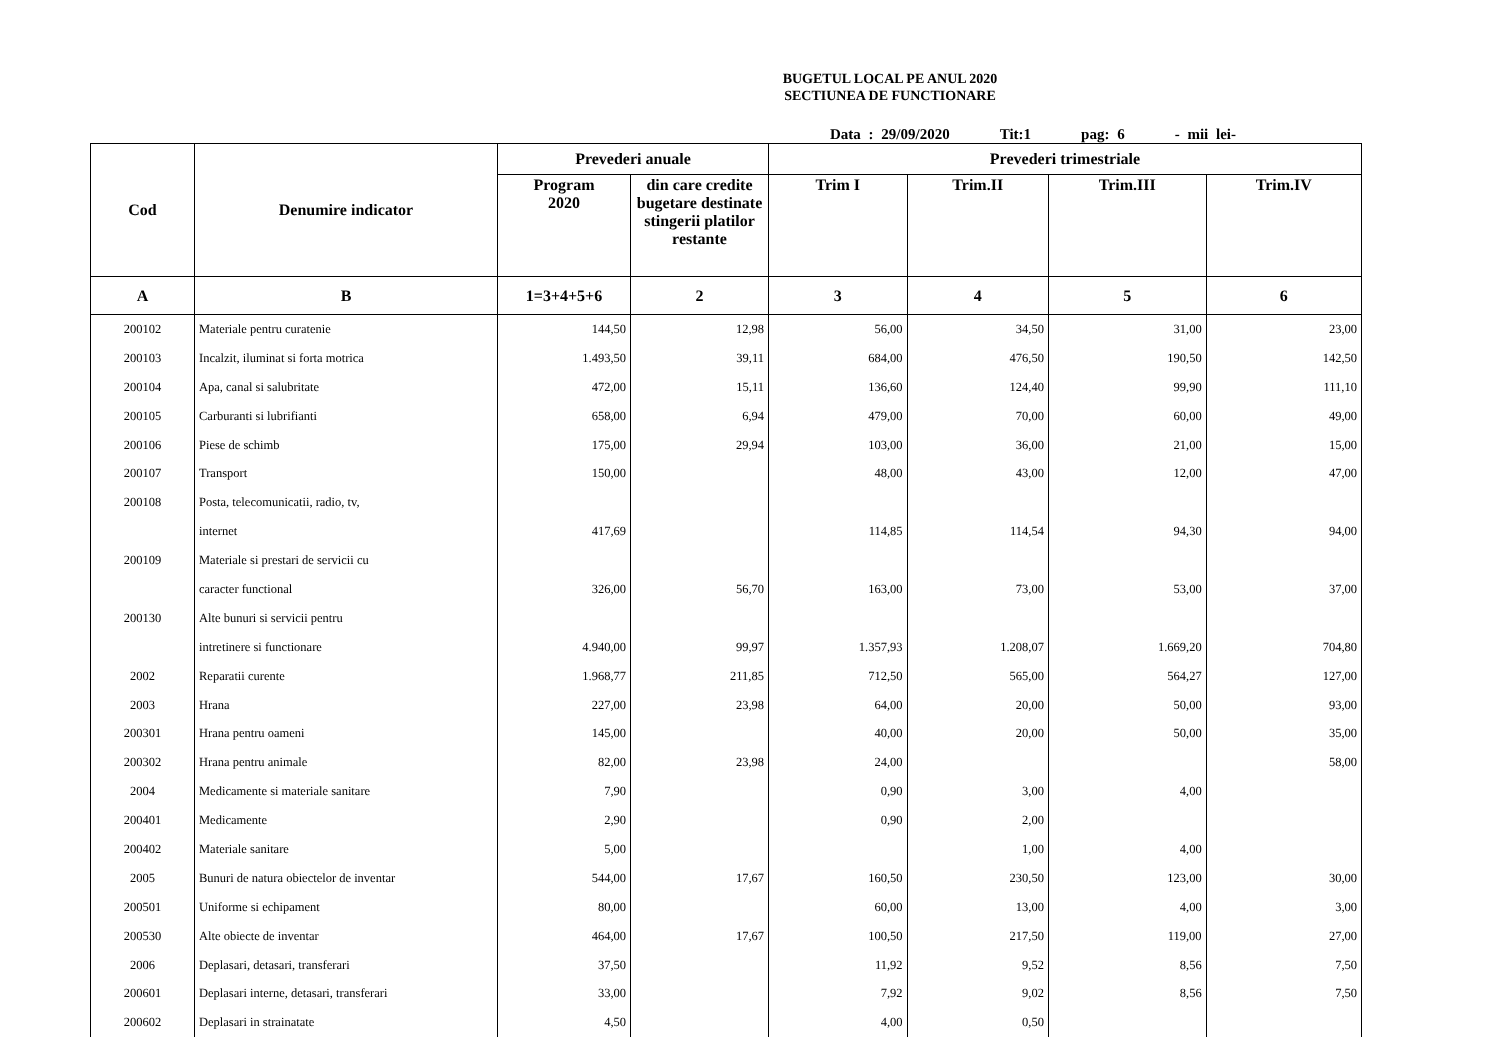BUGETUL LOCAL PE ANUL 2020
SECTIUNEA DE FUNCTIONARE
Data : 29/09/2020 Tit:1 pag: 6 - mii lei-
| Cod | Denumire indicator | Prevederi anuale | | Prevederi trimestriale | | | |
| --- | --- | --- | --- | --- | --- | --- | --- |
| | | Program 2020 | din care credite bugetare destinate stingerii platilor restante | Trim I | Trim.II | Trim.III | Trim.IV |
| A | B | 1=3+4+5+6 | 2 | 3 | 4 | 5 | 6 |
| 200102 | Materiale pentru curatenie | 144,50 | 12,98 | 56,00 | 34,50 | 31,00 | 23,00 |
| 200103 | Incalzit, iluminat si forta motrica | 1.493,50 | 39,11 | 684,00 | 476,50 | 190,50 | 142,50 |
| 200104 | Apa, canal si salubritate | 472,00 | 15,11 | 136,60 | 124,40 | 99,90 | 111,10 |
| 200105 | Carburanti si lubrifianti | 658,00 | 6,94 | 479,00 | 70,00 | 60,00 | 49,00 |
| 200106 | Piese de schimb | 175,00 | 29,94 | 103,00 | 36,00 | 21,00 | 15,00 |
| 200107 | Transport | 150,00 | | 48,00 | 43,00 | 12,00 | 47,00 |
| 200108 | Posta, telecomunicatii, radio, tv, | | | | | | |
| | internet | 417,69 | | 114,85 | 114,54 | 94,30 | 94,00 |
| 200109 | Materiale si prestari de servicii cu | | | | | | |
| | caracter functional | 326,00 | 56,70 | 163,00 | 73,00 | 53,00 | 37,00 |
| 200130 | Alte bunuri si servicii pentru | | | | | | |
| | intretinere si functionare | 4.940,00 | 99,97 | 1.357,93 | 1.208,07 | 1.669,20 | 704,80 |
| 2002 | Reparatii curente | 1.968,77 | 211,85 | 712,50 | 565,00 | 564,27 | 127,00 |
| 2003 | Hrana | 227,00 | 23,98 | 64,00 | 20,00 | 50,00 | 93,00 |
| 200301 | Hrana pentru oameni | 145,00 | | 40,00 | 20,00 | 50,00 | 35,00 |
| 200302 | Hrana pentru animale | 82,00 | 23,98 | 24,00 | | | 58,00 |
| 2004 | Medicamente si materiale sanitare | 7,90 | | 0,90 | 3,00 | 4,00 | |
| 200401 | Medicamente | 2,90 | | 0,90 | 2,00 | | |
| 200402 | Materiale sanitare | 5,00 | | | 1,00 | 4,00 | |
| 2005 | Bunuri de natura obiectelor de inventar | 544,00 | 17,67 | 160,50 | 230,50 | 123,00 | 30,00 |
| 200501 | Uniforme si echipament | 80,00 | | 60,00 | 13,00 | 4,00 | 3,00 |
| 200530 | Alte obiecte de inventar | 464,00 | 17,67 | 100,50 | 217,50 | 119,00 | 27,00 |
| 2006 | Deplasari, detasari, transferari | 37,50 | | 11,92 | 9,52 | 8,56 | 7,50 |
| 200601 | Deplasari interne, detasari, transferari | 33,00 | | 7,92 | 9,02 | 8,56 | 7,50 |
| 200602 | Deplasari in strainatate | 4,50 | | 4,00 | 0,50 | | |